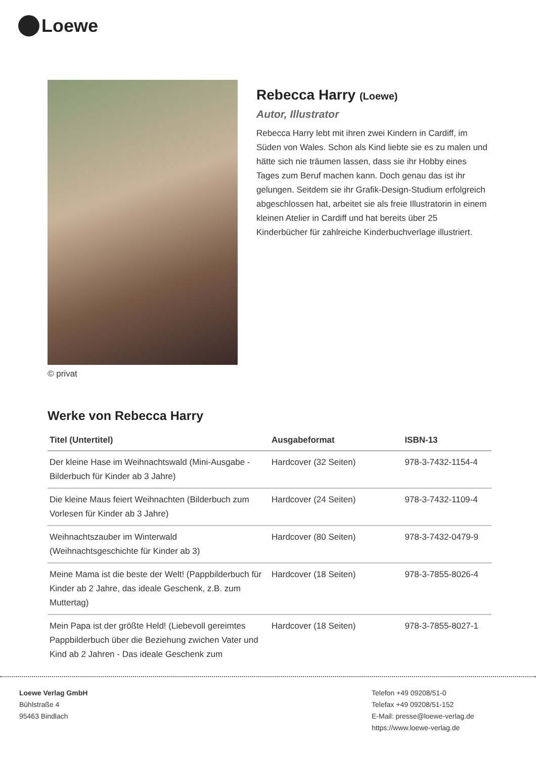Loewe
© privat
Rebecca Harry (Loewe)
Autor, Illustrator
Rebecca Harry lebt mit ihren zwei Kindern in Cardiff, im Süden von Wales. Schon als Kind liebte sie es zu malen und hätte sich nie träumen lassen, dass sie ihr Hobby eines Tages zum Beruf machen kann. Doch genau das ist ihr gelungen. Seitdem sie ihr Grafik-Design-Studium erfolgreich abgeschlossen hat, arbeitet sie als freie Illustratorin in einem kleinen Atelier in Cardiff und hat bereits über 25 Kinderbücher für zahlreiche Kinderbuchverlage illustriert.
Werke von Rebecca Harry
| Titel (Untertitel) | Ausgabeformat | ISBN-13 |
| --- | --- | --- |
| Der kleine Hase im Weihnachtswald (Mini-Ausgabe - Bilderbuch für Kinder ab 3 Jahre) | Hardcover (32 Seiten) | 978-3-7432-1154-4 |
| Die kleine Maus feiert Weihnachten (Bilderbuch zum Vorlesen für Kinder ab 3 Jahre) | Hardcover (24 Seiten) | 978-3-7432-1109-4 |
| Weihnachtszauber im Winterwald (Weihnachtsgeschichte für Kinder ab 3) | Hardcover (80 Seiten) | 978-3-7432-0479-9 |
| Meine Mama ist die beste der Welt! (Pappbilderbuch für Kinder ab 2 Jahre, das ideale Geschenk, z.B. zum Muttertag) | Hardcover (18 Seiten) | 978-3-7855-8026-4 |
| Mein Papa ist der größte Held! (Liebevoll gereimtes Pappbilderbuch über die Beziehung zwichen Vater und Kind ab 2 Jahren - Das ideale Geschenk zum | Hardcover (18 Seiten) | 978-3-7855-8027-1 |
Loewe Verlag GmbH
Bühlstraße 4
95463 Bindlach
Telefon +49 09208/51-0
Telefax +49 09208/51-152
E-Mail: presse@loewe-verlag.de
https://www.loewe-verlag.de